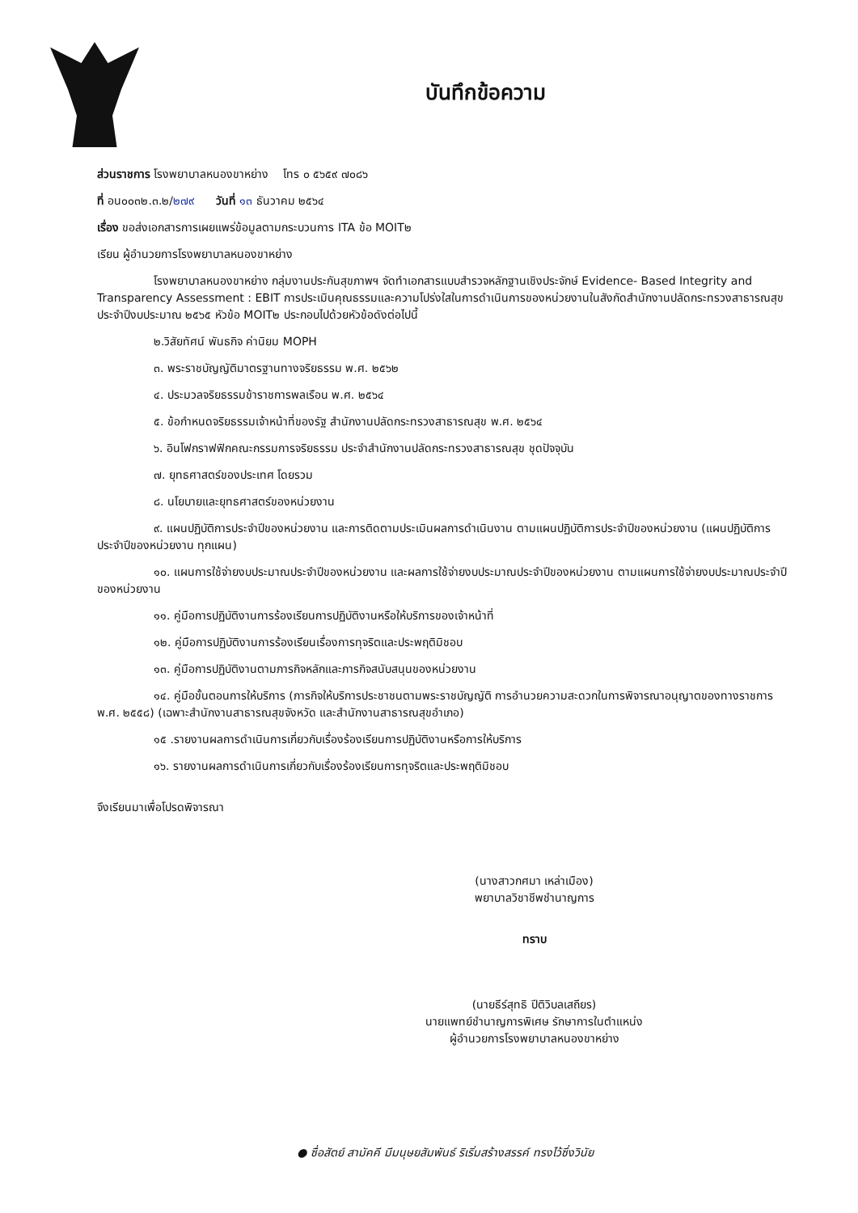บันทึกข้อความ
ส่วนราชการ โรงพยาบาลหนองขาหย่าง โทร ๐ ๕๖๕๙ ๗๐๘๖
ที่ อน๐๐๓๒.๓.๒/๒๗๙ วันที่ ๑๓ ธันวาคม ๒๕๖๔
เรื่อง ขอส่งเอกสารการเผยแพร่ข้อมูลตามกระบวนการ ITA ข้อ MOIT๒
เรียน ผู้อำนวยการโรงพยาบาลหนองขาหย่าง
โรงพยาบาลหนองขาหย่าง กลุ่มงานประกันสุขภาพฯ จัดทำเอกสารแบบสำรวจหลักฐานเชิงประจักษ์ Evidence- Based Integrity and Transparency Assessment : EBIT การประเมินคุณธรรมและความโปร่งใสในการดำเนินการของหน่วยงานในสังกัดสำนักงานปลัดกระทรวงสาธารณสุข ประจำปีงบประมาณ ๒๕๖๕ หัวข้อ MOIT๒ ประกอบไปด้วยหัวข้อดังต่อไปนี้
๒.วิสัยทัศน์ พันธกิจ ค่านิยม MOPH
๓. พระราชบัญญัติมาตรฐานทางจริยธรรม พ.ศ. ๒๕๖๒
๔. ประมวลจริยธรรมข้าราชการพลเรือน พ.ศ. ๒๕๖๔
๕. ข้อกำหนดจริยธรรมเจ้าหน้าที่ของรัฐ สำนักงานปลัดกระทรวงสาธารณสุข พ.ศ. ๒๕๖๔
๖. อินโฟกราฟฟิกคณะกรรมการจริยธรรม ประจำสำนักงานปลัดกระทรวงสาธารณสุข ชุดปัจจุบัน
๗. ยุทธศาสตร์ของประเทศ โดยรวม
๘. นโยบายและยุทธศาสตร์ของหน่วยงาน
๙. แผนปฏิบัติการประจำปีของหน่วยงาน และการติดตามประเมินผลการดำเนินงาน ตามแผนปฏิบัติการประจำปีของหน่วยงาน (แผนปฏิบัติการประจำปีของหน่วยงาน ทุกแผน)
๑๐. แผนการใช้จ่ายงบประมาณประจำปีของหน่วยงาน และผลการใช้จ่ายงบประมาณประจำปีของหน่วยงาน ตามแผนการใช้จ่ายงบประมาณประจำปีของหน่วยงาน
๑๑. คู่มือการปฏิบัติงานการร้องเรียนการปฏิบัติงานหรือให้บริการของเจ้าหน้าที่
๑๒. คู่มือการปฏิบัติงานการร้องเรียนเรื่องการทุจริตและประพฤติมิชอบ
๑๓. คู่มือการปฏิบัติงานตามภารกิจหลักและภารกิจสนับสนุนของหน่วยงาน
๑๔. คู่มือขั้นตอนการให้บริการ (ภารกิจให้บริการประชาชนตามพระราชบัญญัติ การอำนวยความสะดวกในการพิจารณาอนุญาตของทางราชการ พ.ศ. ๒๕๕๘) (เฉพาะสำนักงานสาธารณสุขจังหวัด และสำนักงานสาธารณสุขอำเภอ)
๑๕ .รายงานผลการดำเนินการเกี่ยวกับเรื่องร้องเรียนการปฏิบัติงานหรือการให้บริการ
๑๖. รายงานผลการดำเนินการเกี่ยวกับเรื่องร้องเรียนการทุจริตและประพฤติมิชอบ
จึงเรียนมาเพื่อโปรดพิจารณา
(นางสาวกศมา เหล่าเมือง)
พยาบาลวิชาชีพชำนาญการ
ทราบ
(นายธีร์สุทธิ ปีติวิบลเสถียร)
นายแพทย์ชำนาญการพิเศษ รักษาการในตำแหน่ง
ผู้อำนวยการโรงพยาบาลหนองขาหย่าง
● ซื่อสัตย์ สามัคคี มีมนุษยสัมพันธ์ ริเริ่มสร้างสรรค์ ทรงไว้ซึ่งวินัย